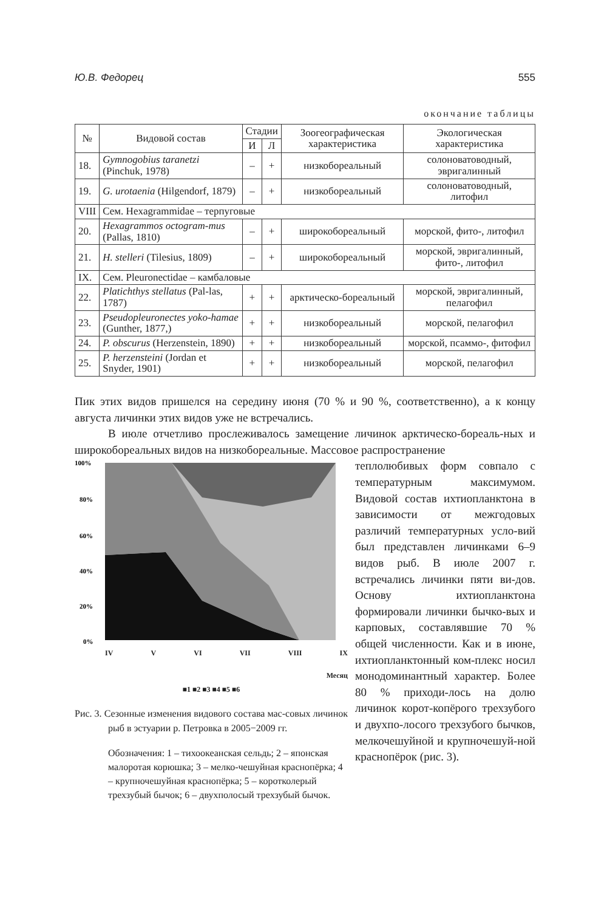Ю.В. Федорец 555
окончание таблицы
| № | Видовой состав | Стадии | | Зоогеографическая характеристика | Экологическая характеристика |
| --- | --- | --- | --- | --- | --- |
| | | И | Л | | |
| 18. | Gymnogobius taranetzi (Pinchuk, 1978) | – | + | низкобореальный | солоноватоводный, эвригалинный |
| 19. | G. urotaenia (Hilgendorf, 1879) | – | + | низкобореальный | солоноватоводный, литофил |
| VIII | Сем. Hexagrammidae – терпуговые | | | | |
| 20. | Hexagrammos octogram-mus (Pallas, 1810) | – | + | широкобореальный | морской, фито-, литофил |
| 21. | H. stelleri (Tilesius, 1809) | – | + | широкобореальный | морской, эвригалинный, фито-, литофил |
| IX. | Сем. Pleuronectidae – камбаловые | | | | |
| 22. | Platichthys stellatus (Pal-las, 1787) | + | + | арктическо-бореальный | морской, эвригалинный, пелагофил |
| 23. | Pseudopleuronectes yoko-hamae (Gunther, 1877,) | + | + | низкобореальный | морской, пелагофил |
| 24. | P. obscurus (Herzenstein, 1890) | + | + | низкобореальный | морской, псаммо-, фитофил |
| 25. | P. herzensteini (Jordan et Snyder, 1901) | + | + | низкобореальный | морской, пелагофил |
Пик этих видов пришелся на середину июня (70 % и 90 %, соответственно), а к концу августа личинки этих видов уже не встречались.
В июле отчетливо прослеживалось замещение личинок арктическо-бореаль-ных и широкобореальных видов на низкобореальные. Массовое распространение
100%
80%
60%
40%
20%
0%
IV V VI VII VIII IX
Месяц
■1 ■2 ■3 ■4 ■5 ■6
Рис. 3. Сезонные изменения видового состава мас-совых личинок рыб в эстуарии р. Петровка в 2005−2009 гг.
Обозначения: 1 – тихоокеанская сельдь; 2 – японская малоротая корюшка; 3 – мелко-чешуйная краснопёрка; 4 – крупночешуйная краснопёрка; 5 – коротколерый трехзубый бычок; 6 – двухполосый трехзубый бычок.
теплолюбивых форм совпало с температурным максимумом. Видовой состав ихтиопланктона в зависимости от межгодовых различий температурных усло-вий был представлен личинками 6–9 видов рыб. В июле 2007 г. встречались личинки пяти ви-дов. Основу ихтиопланктона формировали личинки бычко-вых и карповых, составлявшие 70 % общей численности. Как и в июне, ихтиопланктонный ком-плекс носил монодоминантный характер. Более 80 % приходи-лось на долю личинок корот-копёрого трехзубого и двухпо-лосого трехзубого бычков, мелкочешуйной и крупночешуй-ной краснопёрок (рис. 3).